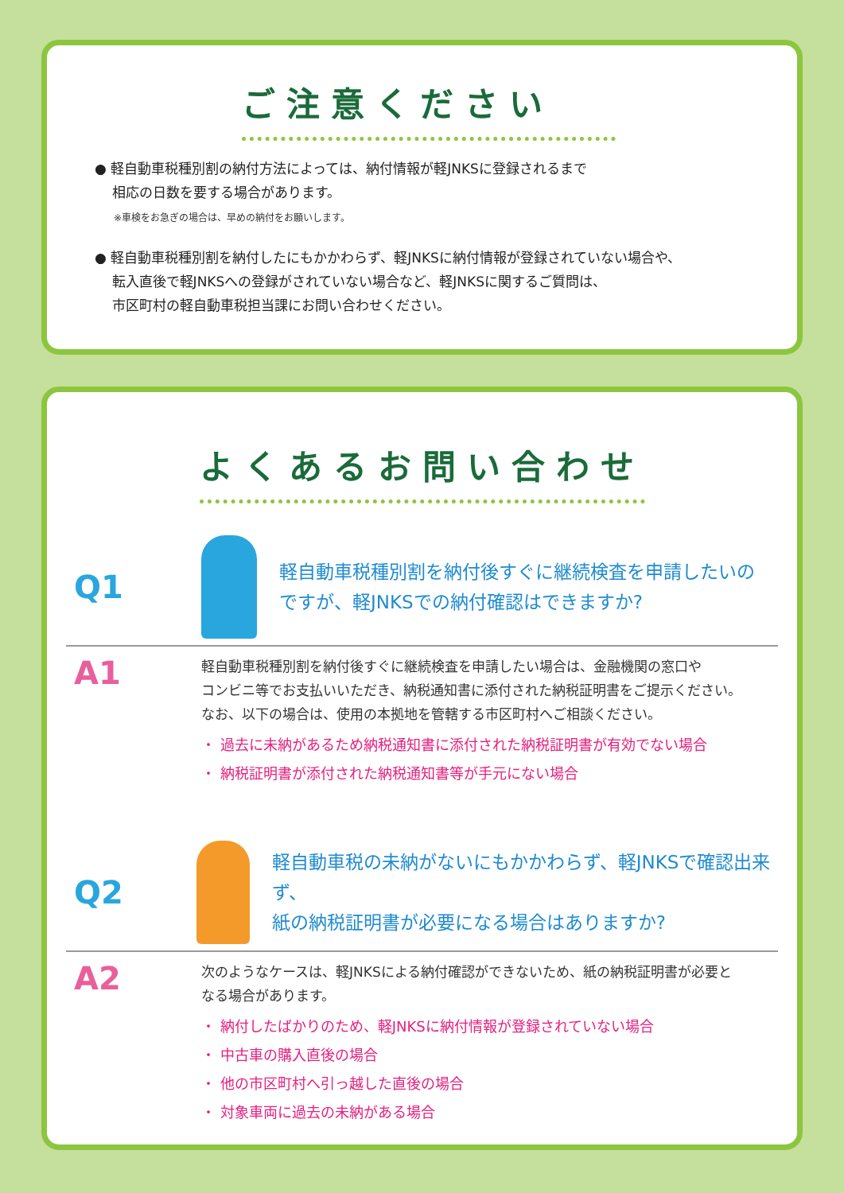ご注意ください
● 軽自動車税種別割の納付方法によっては、納付情報が軽JNKSに登録されるまで
相応の日数を要する場合があります。
※車検をお急ぎの場合は、早めの納付をお願いします。
● 軽自動車税種別割を納付したにもかかわらず、軽JNKSに納付情報が登録されていない場合や、
転入直後で軽JNKSへの登録がされていない場合など、軽JNKSに関するご質問は、
市区町村の軽自動車税担当課にお問い合わせください。
よくあるお問い合わせ
Q1
軽自動車税種別割を納付後すぐに継続検査を申請したいの
ですが、軽JNKSでの納付確認はできますか?
A1
軽自動車税種別割を納付後すぐに継続検査を申請したい場合は、金融機関の窓口や
コンビニ等でお支払いいただき、納税通知書に添付された納税証明書をご提示ください。
なお、以下の場合は、使用の本拠地を管轄する市区町村へご相談ください。
・ 過去に未納があるため納税通知書に添付された納税証明書が有効でない場合
・ 納税証明書が添付された納税通知書等が手元にない場合
Q2
軽自動車税の未納がないにもかかわらず、軽JNKSで確認出来ず、
紙の納税証明書が必要になる場合はありますか?
A2
次のようなケースは、軽JNKSによる納付確認ができないため、紙の納税証明書が必要と
なる場合があります。
・ 納付したばかりのため、軽JNKSに納付情報が登録されていない場合
・ 中古車の購入直後の場合
・ 他の市区町村へ引っ越した直後の場合
・ 対象車両に過去の未納がある場合